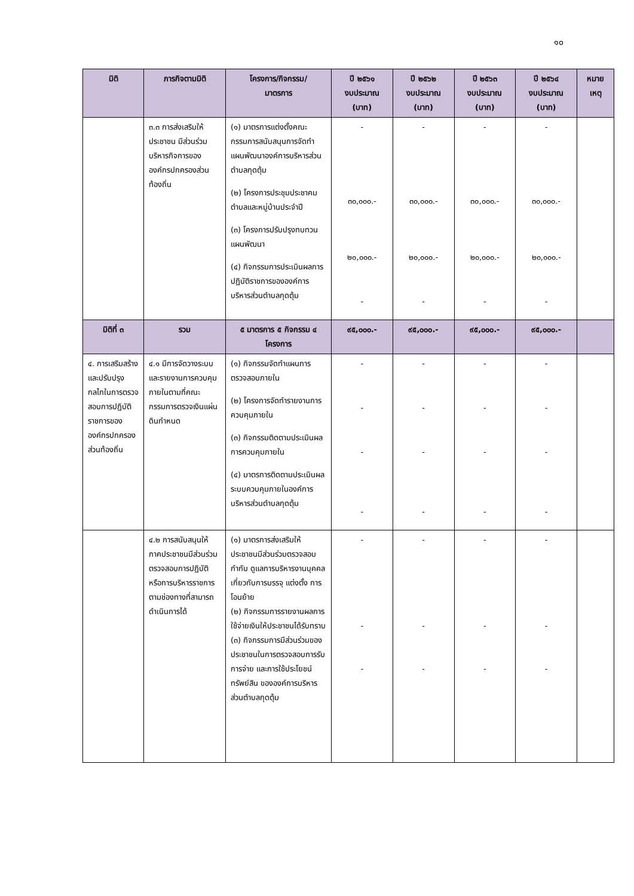๑๐
| มิติ | ภารกิจตามมิติ | โครงการ/กิจกรรม/ มาตรการ | ปี ๒๕๖๑ งบประมาณ (บาท) | ปี ๒๕๖๒ งบประมาณ (บาท) | ปี ๒๕๖๓ งบประมาณ (บาท) | ปี ๒๕๖๔ งบประมาณ (บาท) | หมาย เหตุ |
| --- | --- | --- | --- | --- | --- | --- | --- |
| | ๓.๓ การส่งเสริมให้ประชาชน มีส่วนร่วมบริหารกิจการขององค์กรปกครองส่วนท้องถิ่น | (๑) มาตรการแต่งตั้งคณะกรรมการสนับสนุนการจัดทำแผนพัฒนาองค์การบริหารส่วนตำบลกุดตุ้ม (๒) โครงการประชุมประชาคมตำบลและหมู่บ้านประจำปี (๓) โครงการปรับปรุงทบทวนแผนพัฒนา (๔) กิจกรรมการประเมินผลการปฏิบัติราชการขององค์การบริหารส่วนตำบลกุดตุ้ม | - ๓๐,๐๐๐.- ๒๐,๐๐๐.- - | - ๓๐,๐๐๐.- ๒๐,๐๐๐.- - | - ๓๐,๐๐๐.- ๒๐,๐๐๐.- - | - ๓๐,๐๐๐.- ๒๐,๐๐๐.- - | |
| มิติที่ ๓ | รวม | ๕ มาตรการ ๕ กิจกรรม ๔ โครงการ | ๙๕,๐๐๐.- | ๙๕,๐๐๐.- | ๙๕,๐๐๐.- | ๙๕,๐๐๐.- | |
| ๔. การเสริมสร้างและปรับปรุงกลไกในการตรวจสอบการปฏิบัติราชการขององค์กรปกครองส่วนท้องถิ่น | ๔.๑ มีการจัดวางระบบและรายงานการควบคุมภายในตามที่คณะกรรมการตรวจเงินแผ่นดินกำหนด | (๑) กิจกรรมจัดทำแผนการตรวจสอบภายใน (๒) โครงการจัดทำรายงานการควบคุมภายใน (๓) กิจกรรมติดตามประเมินผลการควบคุมภายใน (๔) มาตรการติดตามประเมินผลระบบควบคุมภายในองค์การบริหารส่วนตำบลกุดตุ้ม | - - - - | - - - - | - - - - | - - - - | |
| | ๔.๒ การสนับสนุนให้ภาคประชาชนมีส่วนร่วมตรวจสอบการปฏิบัติหรือการบริหารราชการตามช่องทางที่สามารถดำเนินการได้ | (๑) มาตรการส่งเสริมให้ประชาชนมีส่วนร่วมตรวจสอบ กำกับ ดูแลการบริหารงานบุคคลเกี่ยวกับการบรรจุ แต่งตั้ง การโอนย้าย (๒) กิจกรรมการรายงานผลการใช้จ่ายเงินให้ประชาชนได้รับทราบ (๓) กิจกรรมการมีส่วนร่วมของประชาชนในการตรวจสอบการรับ การจ่าย และการใช้ประโยชน์ทรัพย์สิน ขององค์การบริหารส่วนตำบลกุดตุ้ม | - - - | - - - | - - - | - - - | |